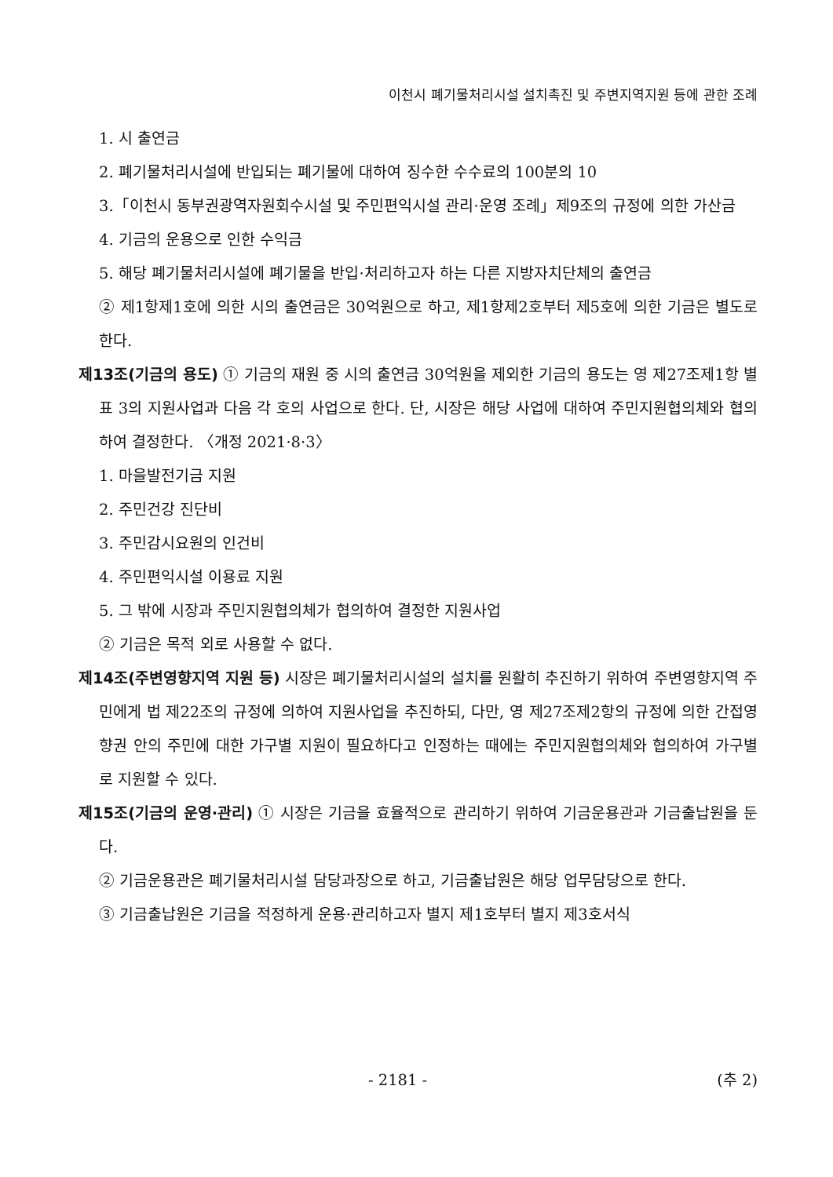이천시 폐기물처리시설 설치촉진 및 주변지역지원 등에 관한 조례
1. 시 출연금
2. 폐기물처리시설에 반입되는 폐기물에 대하여 징수한 수수료의 100분의 10
3.「이천시 동부권광역자원회수시설 및 주민편익시설 관리·운영 조례」제9조의 규정에 의한 가산금
4. 기금의 운용으로 인한 수익금
5. 해당 폐기물처리시설에 폐기물을 반입·처리하고자 하는 다른 지방자치단체의 출연금
② 제1항제1호에 의한 시의 출연금은 30억원으로 하고, 제1항제2호부터 제5호에 의한 기금은 별도로 한다.
제13조(기금의 용도) ① 기금의 재원 중 시의 출연금 30억원을 제외한 기금의 용도는 영 제27조제1항 별표 3의 지원사업과 다음 각 호의 사업으로 한다. 단, 시장은 해당 사업에 대하여 주민지원협의체와 협의하여 결정한다. 〈개정 2021·8·3〉
1. 마을발전기금 지원
2. 주민건강 진단비
3. 주민감시요원의 인건비
4. 주민편익시설 이용료 지원
5. 그 밖에 시장과 주민지원협의체가 협의하여 결정한 지원사업
② 기금은 목적 외로 사용할 수 없다.
제14조(주변영향지역 지원 등) 시장은 폐기물처리시설의 설치를 원활히 추진하기 위하여 주변영향지역 주민에게 법 제22조의 규정에 의하여 지원사업을 추진하되, 다만, 영 제27조제2항의 규정에 의한 간접영향권 안의 주민에 대한 가구별 지원이 필요하다고 인정하는 때에는 주민지원협의체와 협의하여 가구별로 지원할 수 있다.
제15조(기금의 운영·관리) ① 시장은 기금을 효율적으로 관리하기 위하여 기금운용관과 기금출납원을 둔다.
② 기금운용관은 폐기물처리시설 담당과장으로 하고, 기금출납원은 해당 업무담당으로 한다.
③ 기금출납원은 기금을 적정하게 운용·관리하고자 별지 제1호부터 별지 제3호서식
- 2181 - (추 2)